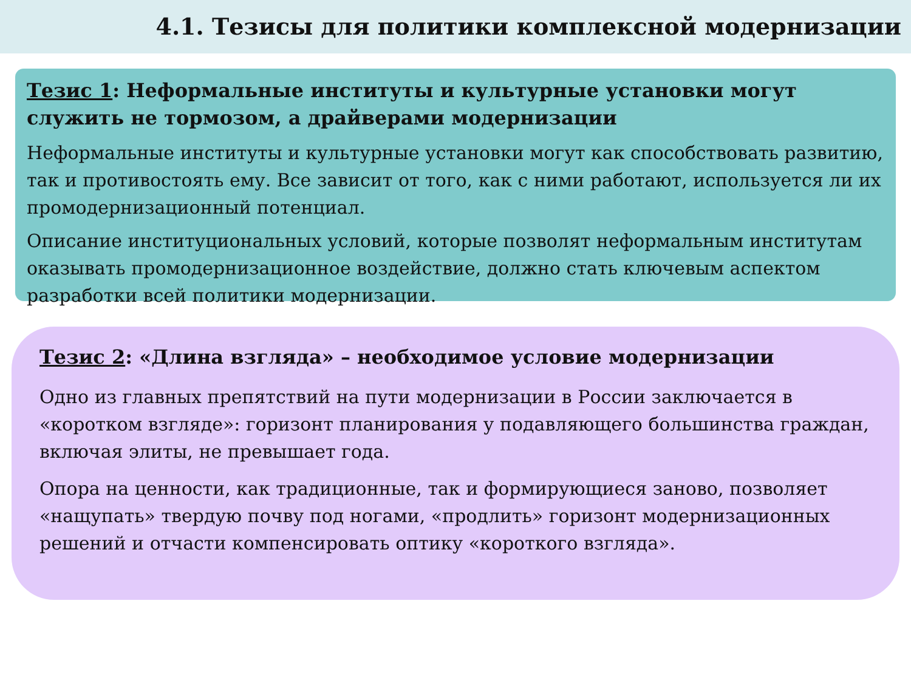4.1. Тезисы для политики комплексной модернизации
Тезис 1: Неформальные институты и культурные установки могут служить не тормозом, а драйверами модернизации
Неформальные институты и культурные установки могут как способствовать развитию, так и противостоять ему. Все зависит от того, как с ними работают, используется ли их промодернизационный потенциал.
Описание институциональных условий, которые позволят неформальным институтам оказывать промодернизационное воздействие, должно стать ключевым аспектом разработки всей политики модернизации.
Тезис 2: «Длина взгляда» – необходимое условие модернизации
Одно из главных препятствий на пути модернизации в России заключается в «коротком взгляде»: горизонт планирования у подавляющего большинства граждан, включая элиты, не превышает года.
Опора на ценности, как традиционные, так и формирующиеся заново, позволяет «нащупать» твердую почву под ногами, «продлить» горизонт модернизационных решений и отчасти компенсировать оптику «короткого взгляда».